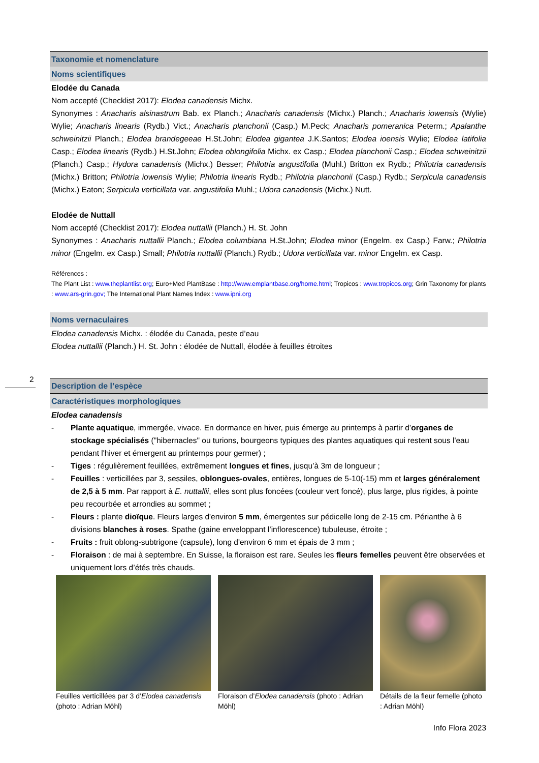Taxonomie et nomenclature
Noms scientifiques
Elodée du Canada
Nom accepté (Checklist 2017): Elodea canadensis Michx.
Synonymes : Anacharis alsinastrum Bab. ex Planch.; Anacharis canadensis (Michx.) Planch.; Anacharis iowensis (Wylie) Wylie; Anacharis linearis (Rydb.) Vict.; Anacharis planchonii (Casp.) M.Peck; Anacharis pomeranica Peterm.; Apalanthe schweinitzii Planch.; Elodea brandegeeae H.St.John; Elodea gigantea J.K.Santos; Elodea ioensis Wylie; Elodea latifolia Casp.; Elodea linearis (Rydb.) H.St.John; Elodea oblongifolia Michx. ex Casp.; Elodea planchonii Casp.; Elodea schweinitzii (Planch.) Casp.; Hydora canadensis (Michx.) Besser; Philotria angustifolia (Muhl.) Britton ex Rydb.; Philotria canadensis (Michx.) Britton; Philotria iowensis Wylie; Philotria linearis Rydb.; Philotria planchonii (Casp.) Rydb.; Serpicula canadensis (Michx.) Eaton; Serpicula verticillata var. angustifolia Muhl.; Udora canadensis (Michx.) Nutt.
Elodée de Nuttall
Nom accepté (Checklist 2017): Elodea nuttallii (Planch.) H. St. John
Synonymes : Anacharis nuttallii Planch.; Elodea columbiana H.St.John; Elodea minor (Engelm. ex Casp.) Farw.; Philotria minor (Engelm. ex Casp.) Small; Philotria nuttallii (Planch.) Rydb.; Udora verticillata var. minor Engelm. ex Casp.
Références :
The Plant List : www.theplantlist.org; Euro+Med PlantBase : http://www.emplantbase.org/home.html; Tropicos : www.tropicos.org; Grin Taxonomy for plants : www.ars-grin.gov; The International Plant Names Index : www.ipni.org
Noms vernaculaires
Elodea canadensis Michx. : élodée du Canada, peste d’eau
Elodea nuttallii (Planch.) H. St. John : élodée de Nuttall, élodée à feuilles étroites
Description de l’espèce
Caractéristiques morphologiques
Elodea canadensis
- Plante aquatique, immergée, vivace. En dormance en hiver, puis émerge au printemps à partir d’organes de stockage spécialisés ("hibernacles" ou turions, bourgeons typiques des plantes aquatiques qui restent sous l'eau pendant l'hiver et émergent au printemps pour germer) ;
- Tiges : régulièrement feuillées, extrêmement longues et fines, jusqu’à 3m de longueur ;
- Feuilles : verticillées par 3, sessiles, oblongues-ovales, entières, longues de 5-10(-15) mm et larges généralement de 2,5 à 5 mm. Par rapport à E. nuttallii, elles sont plus foncées (couleur vert foncé), plus large, plus rigides, à pointe peu recourbée et arrondies au sommet ;
- Fleurs : plante dioïque. Fleurs larges d'environ 5 mm, émergentes sur pédicelle long de 2-15 cm. Périanthe à 6 divisions blanches à roses. Spathe (gaine enveloppant l’inflorescence) tubuleuse, étroite ;
- Fruits : fruit oblong-subtrigone (capsule), long d'environ 6 mm et épais de 3 mm ;
- Floraison : de mai à septembre. En Suisse, la floraison est rare. Seules les fleurs femelles peuvent être observées et uniquement lors d’étés très chauds.
Feuilles verticillées par 3 d’Elodea canadensis (photo : Adrian Möhl)
Floraison d’Elodea canadensis (photo : Adrian Möhl)
Détails de la fleur femelle (photo : Adrian Möhl)
2
Info Flora 2023